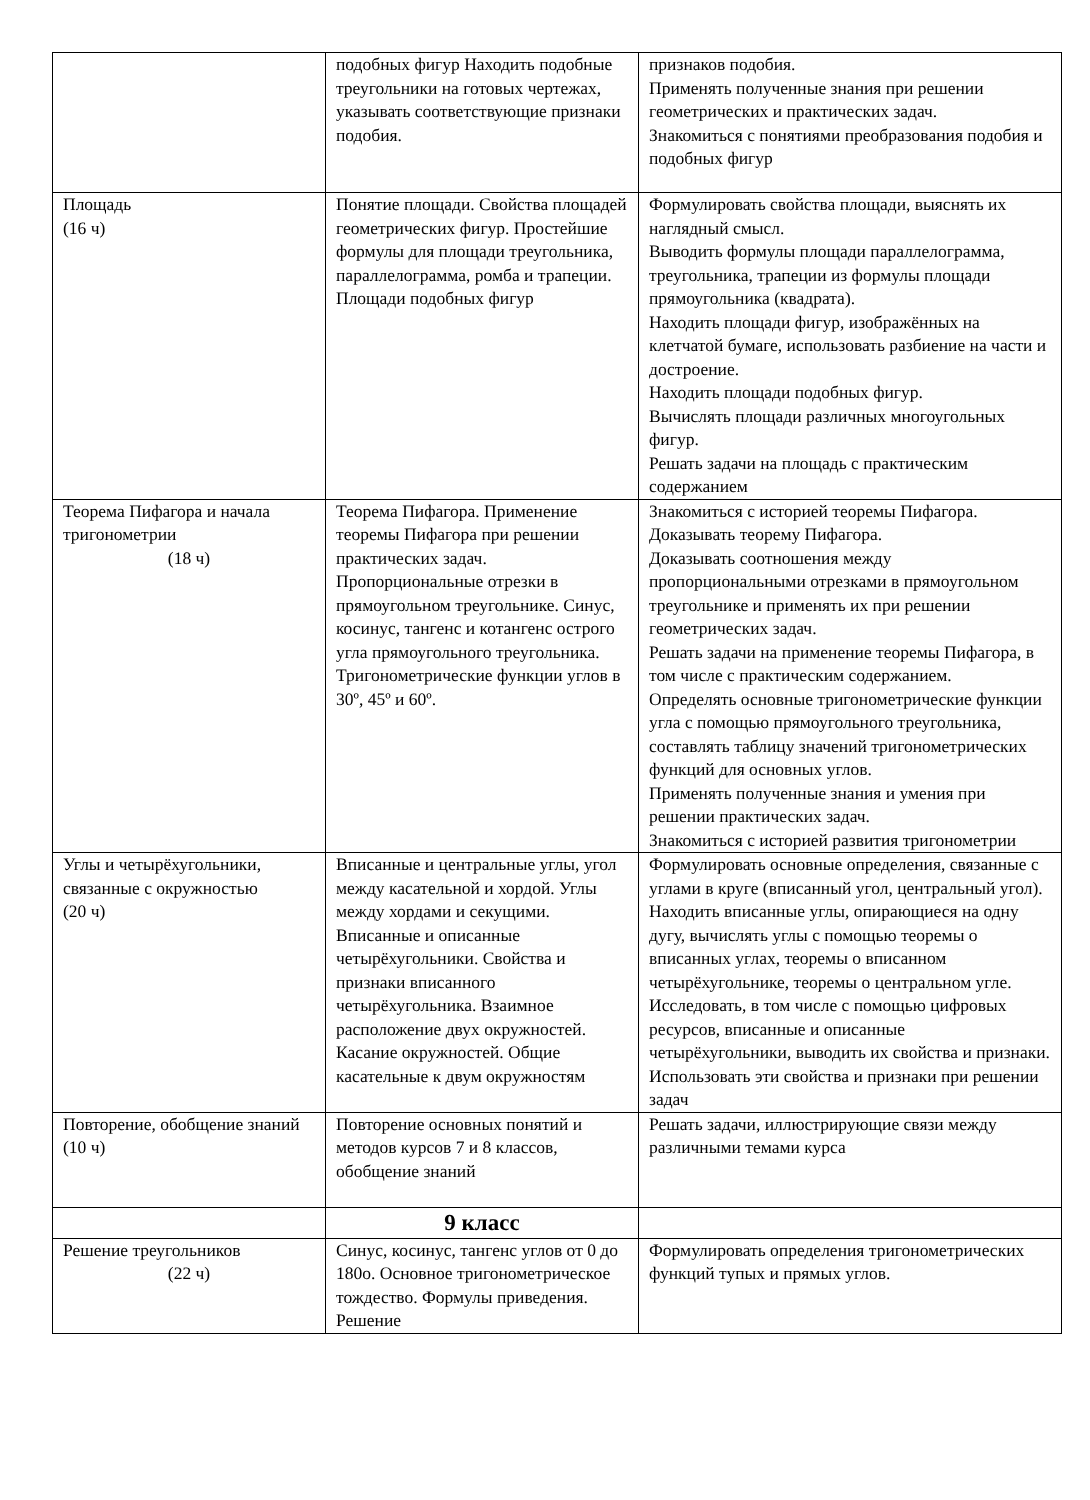| | подобных фигур Находить подобные треугольники на готовых чертежах, указывать соответствующие признаки подобия. | признаков подобия. Применять полученные знания при решении геометрических и практических задач. Знакомиться с понятиями преобразования подобия и подобных фигур |
| Площадь (16 ч) | Понятие площади. Свойства площадей геометрических фигур. Простейшие формулы для площади треугольника, параллелограмма, ромба и трапеции. Площади подобных фигур | Формулировать свойства площади, выяснять их наглядный смысл. Выводить формулы площади параллелограмма, треугольника, трапеции из формулы площади прямоугольника (квадрата). Находить площади фигур, изображённых на клетчатой бумаге, использовать разбиение на части и достроение. Находить площади подобных фигур. Вычислять площади различных многоугольных фигур. Решать задачи на площадь с практическим содержанием |
| Теорема Пифагора и начала тригонометрии (18 ч) | Теорема Пифагора. Применение теоремы Пифагора при решении практических задач. Пропорциональные отрезки в прямоугольном треугольнике. Синус, косинус, тангенс и котангенс острого угла прямоугольного треугольника. Тригонометрические функции углов в 30º, 45º и 60º. | Знакомиться с историей теоремы Пифагора. Доказывать теорему Пифагора. Доказывать соотношения между пропорциональными отрезками в прямоугольном треугольнике и применять их при решении геометрических задач. Решать задачи на применение теоремы Пифагора, в том числе с практическим содержанием. Определять основные тригонометрические функции угла с помощью прямоугольного треугольника, составлять таблицу значений тригонометрических функций для основных углов. Применять полученные знания и умения при решении практических задач. Знакомиться с историей развития тригонометрии |
| Углы и четырёхугольники, связанные с окружностью (20 ч) | Вписанные и центральные углы, угол между касательной и хордой. Углы между хордами и секущими. Вписанные и описанные четырёхугольники. Свойства и признаки вписанного четырёхугольника. Взаимное расположение двух окружностей. Касание окружностей. Общие касательные к двум окружностям | Формулировать основные определения, связанные с углами в круге (вписанный угол, центральный угол). Находить вписанные углы, опирающиеся на одну дугу, вычислять углы с помощью теоремы о вписанных углах, теоремы о вписанном четырёхугольнике, теоремы о центральном угле. Исследовать, в том числе с помощью цифровых ресурсов, вписанные и описанные четырёхугольники, выводить их свойства и признаки. Использовать эти свойства и признаки при решении задач |
| Повторение, обобщение знаний (10 ч) | Повторение основных понятий и методов курсов 7 и 8 классов, обобщение знаний | Решать задачи, иллюстрирующие связи между различными темами курса |
| | 9 класс | |
| Решение треугольников (22 ч) | Синус, косинус, тангенс углов от 0 до 180о. Основное тригонометрическое тождество. Формулы приведения. Решение | Формулировать определения тригонометрических функций тупых и прямых углов. |